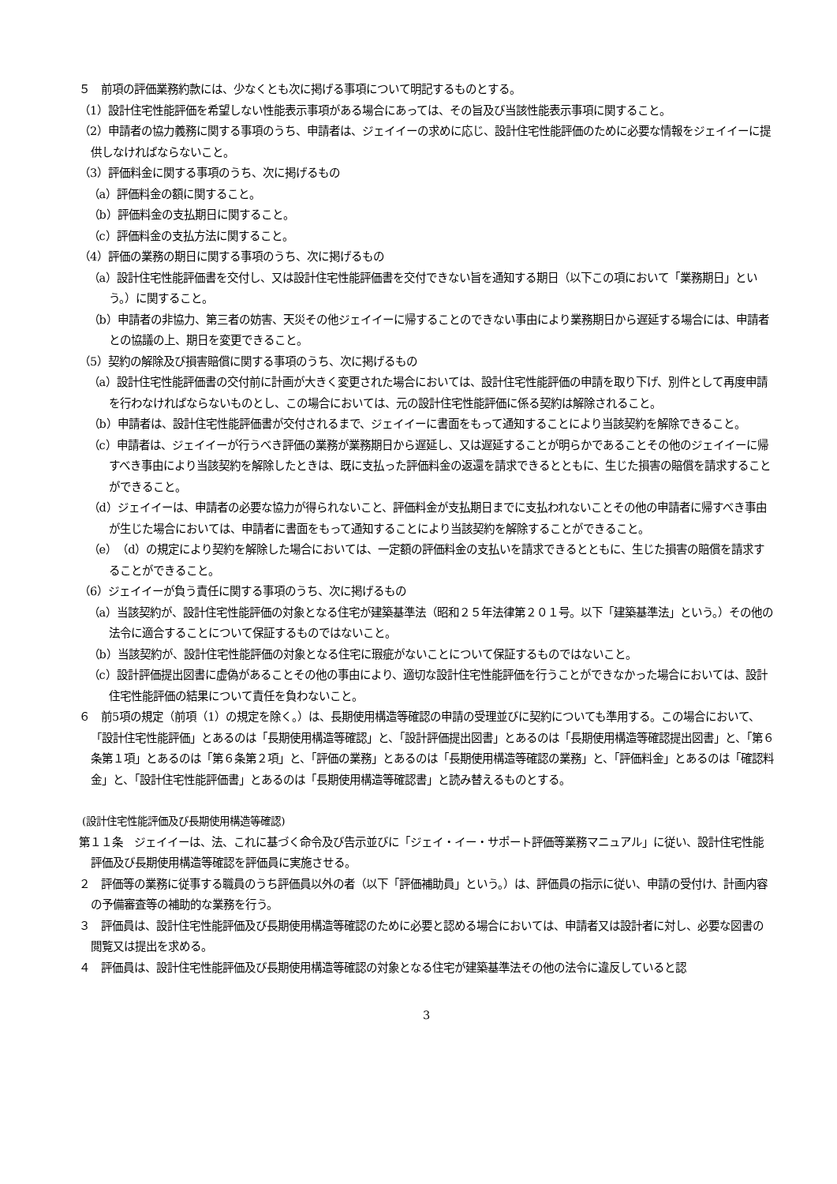５　前項の評価業務約款には、少なくとも次に掲げる事項について明記するものとする。
（1）設計住宅性能評価を希望しない性能表示事項がある場合にあっては、その旨及び当該性能表示事項に関すること。
（2）申請者の協力義務に関する事項のうち、申請者は、ジェイイーの求めに応じ、設計住宅性能評価のために必要な情報をジェイイーに提供しなければならないこと。
（3）評価料金に関する事項のうち、次に掲げるもの
（a）評価料金の額に関すること。
（b）評価料金の支払期日に関すること。
（c）評価料金の支払方法に関すること。
（4）評価の業務の期日に関する事項のうち、次に掲げるもの
（a）設計住宅性能評価書を交付し、又は設計住宅性能評価書を交付できない旨を通知する期日（以下この項において「業務期日」という。）に関すること。
（b）申請者の非協力、第三者の妨害、天災その他ジェイイーに帰することのできない事由により業務期日から遅延する場合には、申請者との協議の上、期日を変更できること。
（5）契約の解除及び損害賠償に関する事項のうち、次に掲げるもの
（a）設計住宅性能評価書の交付前に計画が大きく変更された場合においては、設計住宅性能評価の申請を取り下げ、別件として再度申請を行わなければならないものとし、この場合においては、元の設計住宅性能評価に係る契約は解除されること。
（b）申請者は、設計住宅性能評価書が交付されるまで、ジェイイーに書面をもって通知することにより当該契約を解除できること。
（c）申請者は、ジェイイーが行うべき評価の業務が業務期日から遅延し、又は遅延することが明らかであることその他のジェイイーに帰すべき事由により当該契約を解除したときは、既に支払った評価料金の返還を請求できるとともに、生じた損害の賠償を請求することができること。
（d）ジェイイーは、申請者の必要な協力が得られないこと、評価料金が支払期日までに支払われないことその他の申請者に帰すべき事由が生じた場合においては、申請者に書面をもって通知することにより当該契約を解除することができること。
（e）（d）の規定により契約を解除した場合においては、一定額の評価料金の支払いを請求できるとともに、生じた損害の賠償を請求することができること。
（6）ジェイイーが負う責任に関する事項のうち、次に掲げるもの
（a）当該契約が、設計住宅性能評価の対象となる住宅が建築基準法（昭和２５年法律第２０１号。以下「建築基準法」という。）その他の法令に適合することについて保証するものではないこと。
（b）当該契約が、設計住宅性能評価の対象となる住宅に瑕疵がないことについて保証するものではないこと。
（c）設計評価提出図書に虚偽があることその他の事由により、適切な設計住宅性能評価を行うことができなかった場合においては、設計住宅性能評価の結果について責任を負わないこと。
６　前5項の規定（前項（1）の規定を除く。）は、長期使用構造等確認の申請の受理並びに契約についても準用する。この場合において、「設計住宅性能評価」とあるのは「長期使用構造等確認」と、「設計評価提出図書」とあるのは「長期使用構造等確認提出図書」と、「第６条第１項」とあるのは「第６条第２項」と、「評価の業務」とあるのは「長期使用構造等確認の業務」と、「評価料金」とあるのは「確認料金」と、「設計住宅性能評価書」とあるのは「長期使用構造等確認書」と読み替えるものとする。
(設計住宅性能評価及び長期使用構造等確認)
第１１条　ジェイイーは、法、これに基づく命令及び告示並びに「ジェイ・イー・サポート評価等業務マニュアル」に従い、設計住宅性能評価及び長期使用構造等確認を評価員に実施させる。
２　評価等の業務に従事する職員のうち評価員以外の者（以下「評価補助員」という。）は、評価員の指示に従い、申請の受付け、計画内容の予備審査等の補助的な業務を行う。
３　評価員は、設計住宅性能評価及び長期使用構造等確認のために必要と認める場合においては、申請者又は設計者に対し、必要な図書の閲覧又は提出を求める。
４　評価員は、設計住宅性能評価及び長期使用構造等確認の対象となる住宅が建築基準法その他の法令に違反していると認
3